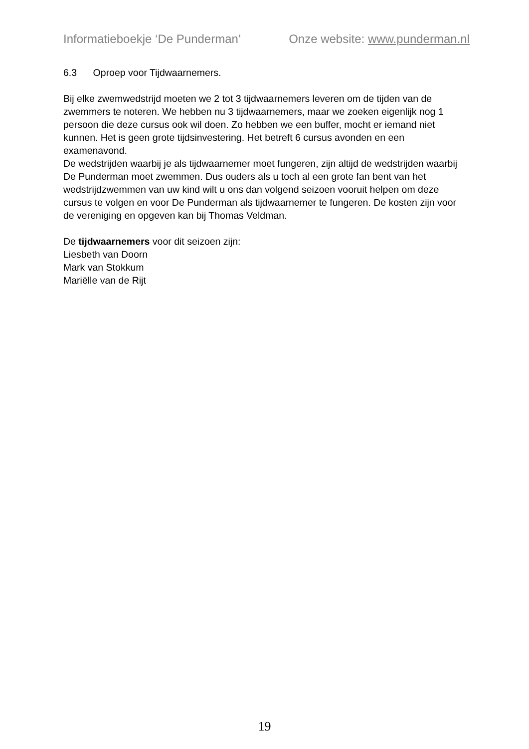Informatieboekje ‘De Punderman’ Onze website: www.punderman.nl
6.3 Oproep voor Tijdwaarnemers.
Bij elke zwemwedstrijd moeten we 2 tot 3 tijdwaarnemers leveren om de tijden van de zwemmers te noteren. We hebben nu 3 tijdwaarnemers, maar we zoeken eigenlijk nog 1 persoon die deze cursus ook wil doen. Zo hebben we een buffer, mocht er iemand niet kunnen. Het is geen grote tijdsinvestering. Het betreft 6 cursus avonden en een examenavond.
De wedstrijden waarbij je als tijdwaarnemer moet fungeren, zijn altijd de wedstrijden waarbij De Punderman moet zwemmen. Dus ouders als u toch al een grote fan bent van het wedstrijdzwemmen van uw kind wilt u ons dan volgend seizoen vooruit helpen om deze cursus te volgen en voor De Punderman als tijdwaarnemer te fungeren. De kosten zijn voor de vereniging en opgeven kan bij Thomas Veldman.
De tijdwaarnemers voor dit seizoen zijn:
Liesbeth van Doorn
Mark van Stokkum
Mariëlle van de Rijt
19